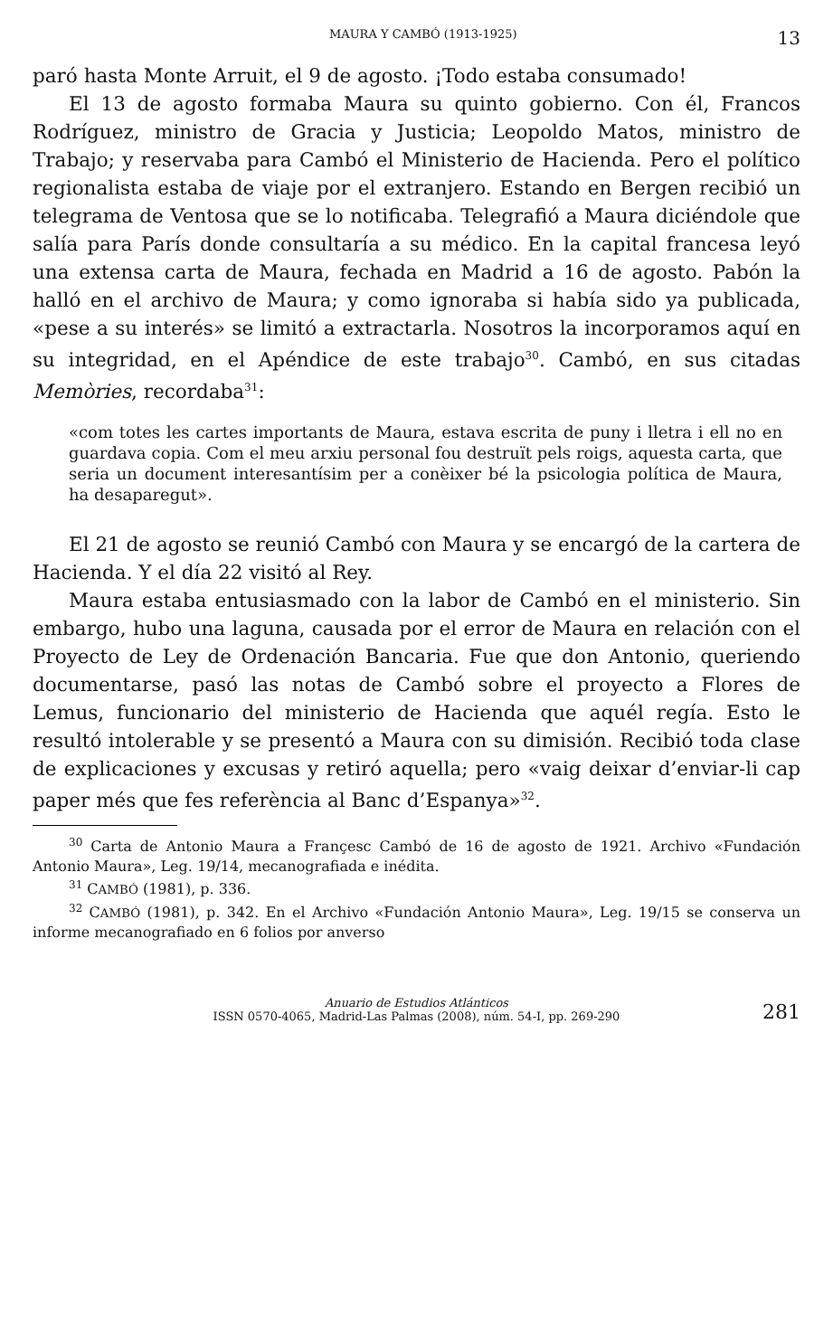MAURA Y CAMBÓ (1913-1925) 13
paró hasta Monte Arruit, el 9 de agosto. ¡Todo estaba consumado!
El 13 de agosto formaba Maura su quinto gobierno. Con él, Francos Rodríguez, ministro de Gracia y Justicia; Leopoldo Matos, ministro de Trabajo; y reservaba para Cambó el Ministerio de Hacienda. Pero el político regionalista estaba de viaje por el extranjero. Estando en Bergen recibió un telegrama de Ventosa que se lo notificaba. Telegrafió a Maura diciéndole que salía para París donde consultaría a su médico. En la capital francesa leyó una extensa carta de Maura, fechada en Madrid a 16 de agosto. Pabón la halló en el archivo de Maura; y como ignoraba si había sido ya publicada, «pese a su interés» se limitó a extractarla. Nosotros la incorporamos aquí en su integridad, en el Apéndice de este trabajo<sup>30</sup>. Cambó, en sus citadas Memòries, recordaba<sup>31</sup>:
«com totes les cartes importants de Maura, estava escrita de puny i lletra i ell no en guardava copia. Com el meu arxiu personal fou destruït pels roigs, aquesta carta, que seria un document interesantísim per a conèixer bé la psicologia política de Maura, ha desaparegut».
El 21 de agosto se reunió Cambó con Maura y se encargó de la cartera de Hacienda. Y el día 22 visitó al Rey.
Maura estaba entusiasmado con la labor de Cambó en el ministerio. Sin embargo, hubo una laguna, causada por el error de Maura en relación con el Proyecto de Ley de Ordenación Bancaria. Fue que don Antonio, queriendo documentarse, pasó las notas de Cambó sobre el proyecto a Flores de Lemus, funcionario del ministerio de Hacienda que aquél regía. Esto le resultó intolerable y se presentó a Maura con su dimisión. Recibió toda clase de explicaciones y excusas y retiró aquella; pero «vaig deixar d’enviar-li cap paper més que fes referència al Banc d’Espanya»<sup>32</sup>.
<sup>30</sup> Carta de Antonio Maura a Françesc Cambó de 16 de agosto de 1921. Archivo «Fundación Antonio Maura», Leg. 19/14, mecanografiada e inédita.
<sup>31</sup> CAMBÓ (1981), p. 336.
<sup>32</sup> CAMBÓ (1981), p. 342. En el Archivo «Fundación Antonio Maura», Leg. 19/15 se conserva un informe mecanografiado en 6 folios por anverso
Anuario de Estudios Atlánticos
ISSN 0570-4065, Madrid-Las Palmas (2008), núm. 54-I, pp. 269-290
281